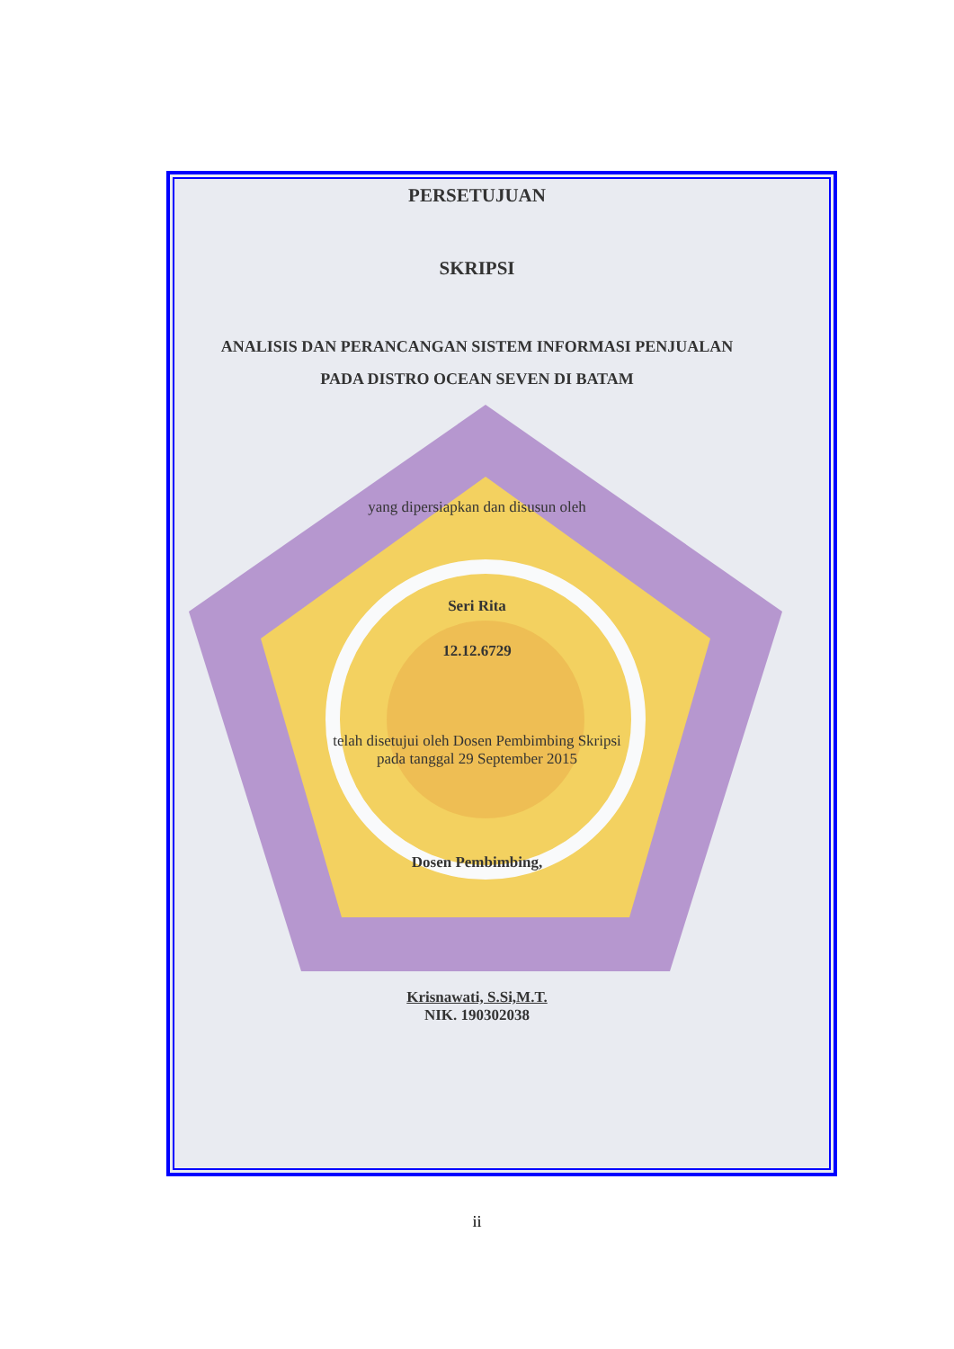PERSETUJUAN
SKRIPSI
ANALISIS DAN PERANCANGAN SISTEM INFORMASI PENJUALAN
PADA DISTRO OCEAN SEVEN DI BATAM
yang dipersiapkan dan disusun oleh
Seri Rita
12.12.6729
telah disetujui oleh Dosen Pembimbing Skripsi
pada tanggal 29 September 2015
Dosen Pembimbing,
Krisnawati, S.Si,M.T.
NIK. 190302038
ii